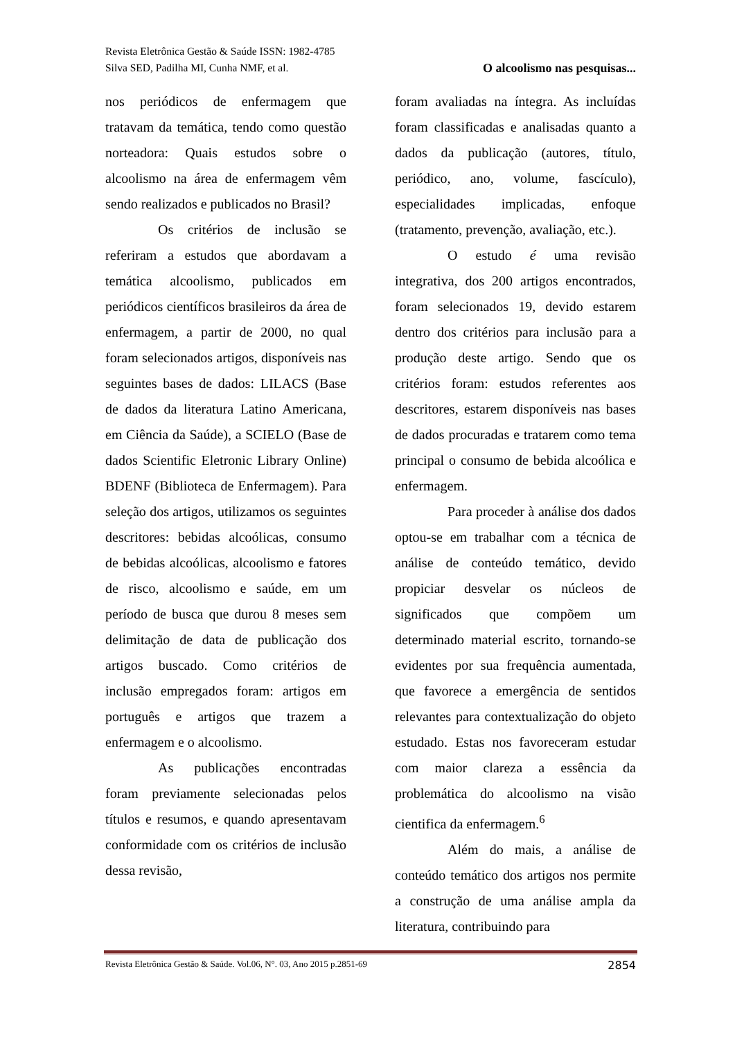Revista Eletrônica Gestão & Saúde ISSN: 1982-4785
Silva SED, Padilha MI, Cunha NMF, et al. O alcoolismo nas pesquisas...
nos periódicos de enfermagem que tratavam da temática, tendo como questão norteadora: Quais estudos sobre o alcoolismo na área de enfermagem vêm sendo realizados e publicados no Brasil?
Os critérios de inclusão se referiram a estudos que abordavam a temática alcoolismo, publicados em periódicos científicos brasileiros da área de enfermagem, a partir de 2000, no qual foram selecionados artigos, disponíveis nas seguintes bases de dados: LILACS (Base de dados da literatura Latino Americana, em Ciência da Saúde), a SCIELO (Base de dados Scientific Eletronic Library Online) BDENF (Biblioteca de Enfermagem). Para seleção dos artigos, utilizamos os seguintes descritores: bebidas alcoólicas, consumo de bebidas alcoólicas, alcoolismo e fatores de risco, alcoolismo e saúde, em um período de busca que durou 8 meses sem delimitação de data de publicação dos artigos buscado. Como critérios de inclusão empregados foram: artigos em português e artigos que trazem a enfermagem e o alcoolismo.
As publicações encontradas foram previamente selecionadas pelos títulos e resumos, e quando apresentavam conformidade com os critérios de inclusão dessa revisão,
foram avaliadas na íntegra. As incluídas foram classificadas e analisadas quanto a dados da publicação (autores, título, periódico, ano, volume, fascículo), especialidades implicadas, enfoque (tratamento, prevenção, avaliação, etc.).
O estudo é uma revisão integrativa, dos 200 artigos encontrados, foram selecionados 19, devido estarem dentro dos critérios para inclusão para a produção deste artigo. Sendo que os critérios foram: estudos referentes aos descritores, estarem disponíveis nas bases de dados procuradas e tratarem como tema principal o consumo de bebida alcoólica e enfermagem.
Para proceder à análise dos dados optou-se em trabalhar com a técnica de análise de conteúdo temático, devido propiciar desvelar os núcleos de significados que compõem um determinado material escrito, tornando-se evidentes por sua frequência aumentada, que favorece a emergência de sentidos relevantes para contextualização do objeto estudado. Estas nos favoreceram estudar com maior clareza a essência da problemática do alcoolismo na visão cientifica da enfermagem.<sup>6</sup>
Além do mais, a análise de conteúdo temático dos artigos nos permite a construção de uma análise ampla da literatura, contribuindo para
Revista Eletrônica Gestão & Saúde. Vol.06, N°. 03, Ano 2015 p.2851-69 2854